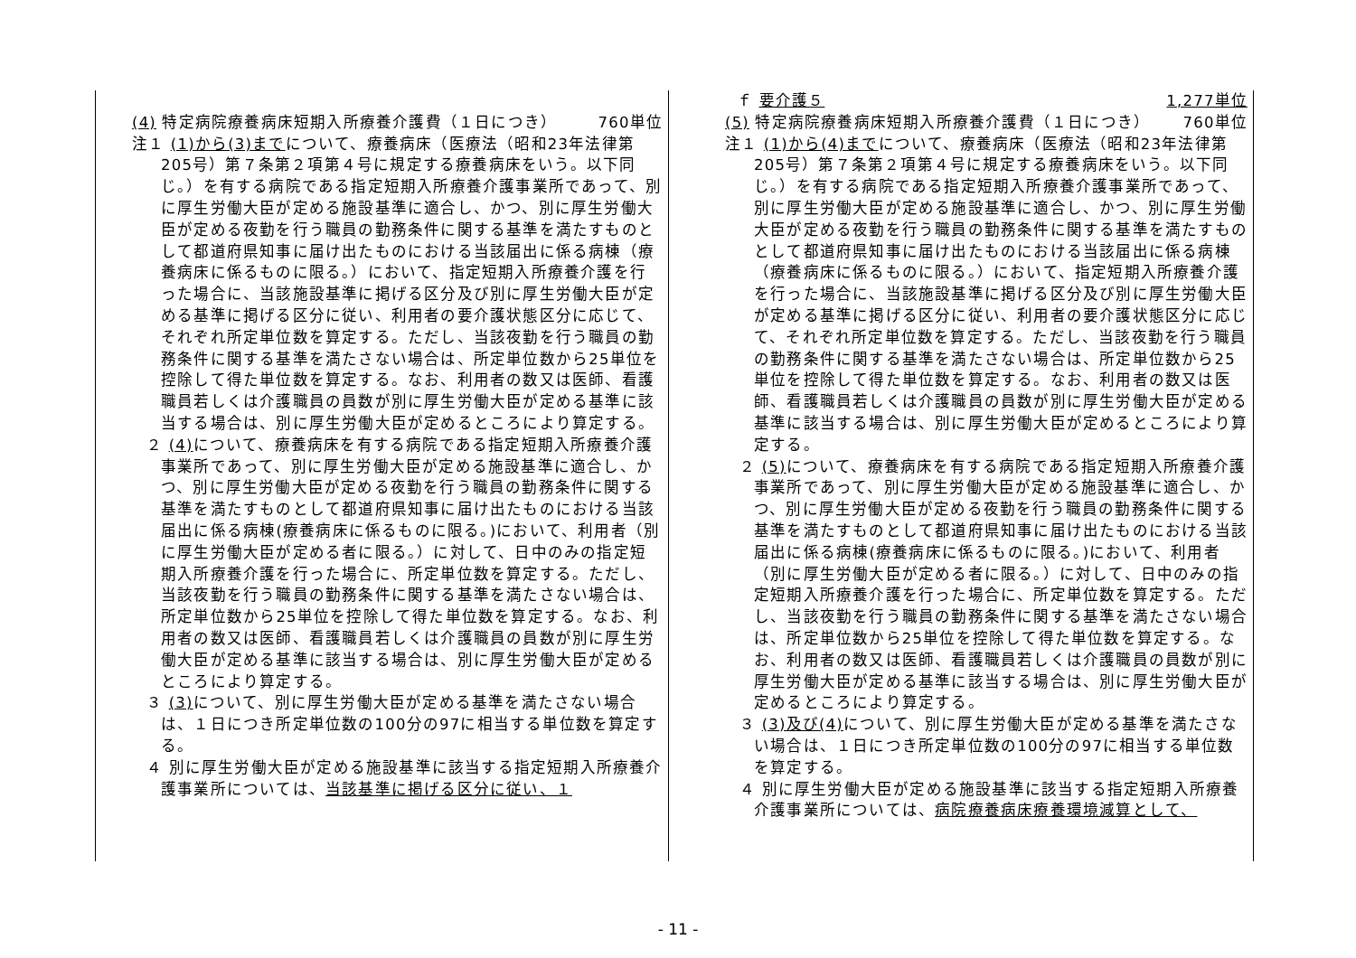(4) 特定病院療養病床短期入所療養介護費（１日につき） 760単位
注１ (1)から(3)までについて、療養病床（医療法（昭和23年法律第205号）第７条第２項第４号に規定する療養病床をいう。以下同じ。）を有する病院である指定短期入所療養介護事業所であって、別に厚生労働大臣が定める施設基準に適合し、かつ、別に厚生労働大臣が定める夜勤を行う職員の勤務条件に関する基準を満たすものとして都道府県知事に届け出たものにおける当該届出に係る病棟（療養病床に係るものに限る。）において、指定短期入所療養介護を行った場合に、当該施設基準に掲げる区分及び別に厚生労働大臣が定める基準に掲げる区分に従い、利用者の要介護状態区分に応じて、それぞれ所定単位数を算定する。ただし、当該夜勤を行う職員の勤務条件に関する基準を満たさない場合は、所定単位数から25単位を控除して得た単位数を算定する。なお、利用者の数又は医師、看護職員若しくは介護職員の員数が別に厚生労働大臣が定める基準に該当する場合は、別に厚生労働大臣が定めるところにより算定する。
２ (4) について、療養病床を有する病院である指定短期入所療養介護事業所であって、別に厚生労働大臣が定める施設基準に適合し、かつ、別に厚生労働大臣が定める夜勤を行う職員の勤務条件に関する基準を満たすものとして都道府県知事に届け出たものにおける当該届出に係る病棟(療養病床に係るものに限る。)において、利用者（別に厚生労働大臣が定める者に限る。）に対して、日中のみの指定短期入所療養介護を行った場合に、所定単位数を算定する。ただし、当該夜勤を行う職員の勤務条件に関する基準を満たさない場合は、所定単位数から25単位を控除して得た単位数を算定する。なお、利用者の数又は医師、看護職員若しくは介護職員の員数が別に厚生労働大臣が定める基準に該当する場合は、別に厚生労働大臣が定めるところにより算定する。
３ (3) について、別に厚生労働大臣が定める基準を満たさない場合は、１日につき所定単位数の100分の97に相当する単位数を算定する。
４ 別に厚生労働大臣が定める施設基準に該当する指定短期入所療養介護事業所については、当該基準に掲げる区分に従い、１
ｆ 要介護５ 1,277単位
(5) 特定病院療養病床短期入所療養介護費（１日につき） 760単位
注１ (1)から(4)までについて、療養病床（医療法（昭和23年法律第205号）第７条第２項第４号に規定する療養病床をいう。以下同じ。）を有する病院である指定短期入所療養介護事業所であって、別に厚生労働大臣が定める施設基準に適合し、かつ、別に厚生労働大臣が定める夜勤を行う職員の勤務条件に関する基準を満たすものとして都道府県知事に届け出たものにおける当該届出に係る病棟（療養病床に係るものに限る。）において、指定短期入所療養介護を行った場合に、当該施設基準に掲げる区分及び別に厚生労働大臣が定める基準に掲げる区分に従い、利用者の要介護状態区分に応じて、それぞれ所定単位数を算定する。ただし、当該夜勤を行う職員の勤務条件に関する基準を満たさない場合は、所定単位数から25単位を控除して得た単位数を算定する。なお、利用者の数又は医師、看護職員若しくは介護職員の員数が別に厚生労働大臣が定める基準に該当する場合は、別に厚生労働大臣が定めるところにより算定する。
２ (5) について、療養病床を有する病院である指定短期入所療養介護事業所であって、別に厚生労働大臣が定める施設基準に適合し、かつ、別に厚生労働大臣が定める夜勤を行う職員の勤務条件に関する基準を満たすものとして都道府県知事に届け出たものにおける当該届出に係る病棟(療養病床に係るものに限る。)において、利用者（別に厚生労働大臣が定める者に限る。）に対して、日中のみの指定短期入所療養介護を行った場合に、所定単位数を算定する。ただし、当該夜勤を行う職員の勤務条件に関する基準を満たさない場合は、所定単位数から25単位を控除して得た単位数を算定する。なお、利用者の数又は医師、看護職員若しくは介護職員の員数が別に厚生労働大臣が定める基準に該当する場合は、別に厚生労働大臣が定めるところにより算定する。
３ (3)及び(4) について、別に厚生労働大臣が定める基準を満たさない場合は、１日につき所定単位数の100分の97に相当する単位数を算定する。
４ 別に厚生労働大臣が定める施設基準に該当する指定短期入所療養介護事業所については、病院療養病床療養環境減算として、
- 11 -